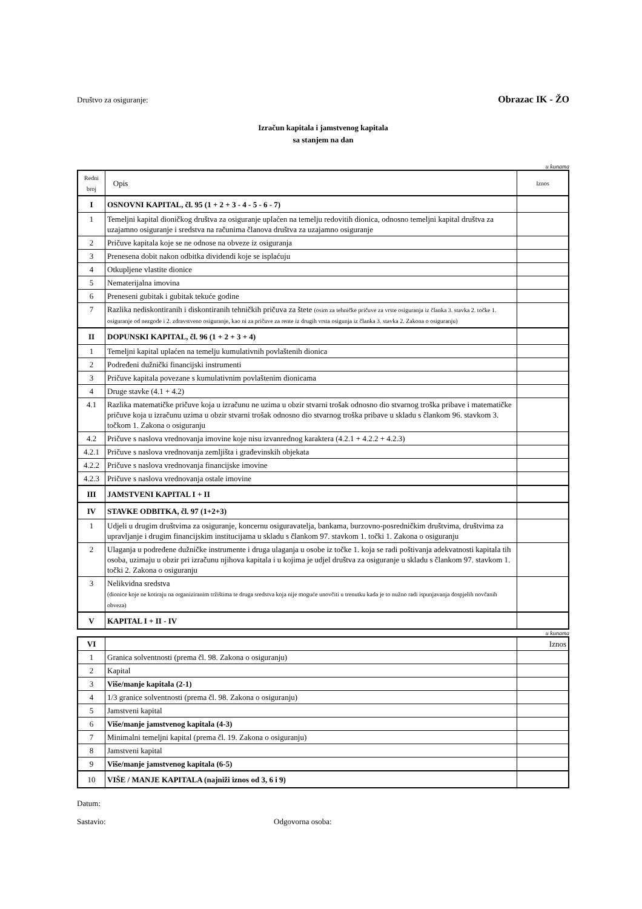Društvo za osiguranje: Obrazac IK - ŽO
Izračun kapitala i jamstvenog kapitala
sa stanjem na dan
u kunama
| Redni broj | Opis | Iznos |
| I | OSNOVNI KAPITAL, čl. 95 (1 + 2 + 3 - 4 - 5 - 6 - 7) | |
| 1 | Temeljni kapital dioničkog društva za osiguranje uplaćen na temelju redovitih dionica, odnosno temeljni kapital društva za uzajamno osiguranje i sredstva na računima članova društva za uzajamno osiguranje | |
| 2 | Pričuve kapitala koje se ne odnose na obveze iz osiguranja | |
| 3 | Prenesena dobit nakon odbitka dividendi koje se isplaćuju | |
| 4 | Otkupljene vlastite dionice | |
| 5 | Nematerijalna imovina | |
| 6 | Preneseni gubitak i gubitak tekuće godine | |
| 7 | Razlika nediskontiranih i diskontiranih tehničkih pričuva za štete (osim za tehničke pričuve za vrste osiguranja iz članka 3. stavka 2. točke 1. osiguranje od nezgode i 2. zdravstveno osiguranje, kao ni za pričuve za rente iz drugih vrsta osigunja iz članka 3. stavka 2. Zakona o osiguranju) | |
| II | DOPUNSKI KAPITAL, čl. 96 (1 + 2 + 3 + 4) | |
| 1 | Temeljni kapital uplaćen na temelju kumulativnih povlaštenih dionica | |
| 2 | Podređeni dužnički financijski instrumenti | |
| 3 | Pričuve kapitala povezane s kumulativnim povlaštenim dionicama | |
| 4 | Druge stavke (4.1 + 4.2) | |
| 4.1 | Razlika matematičke pričuve koja u izračunu ne uzima u obzir stvarni trošak odnosno dio stvarnog troška pribave i matematičke pričuve koja u izračunu uzima u obzir stvarni trošak odnosno dio stvarnog troška pribave u skladu s člankom 96. stavkom 3. točkom 1. Zakona o osiguranju | |
| 4.2 | Pričuve s naslova vrednovanja imovine koje nisu izvanrednog karaktera (4.2.1 + 4.2.2 + 4.2.3) | |
| 4.2.1 | Pričuve s naslova vrednovanja zemljišta i građevinskih objekata | |
| 4.2.2 | Pričuve s naslova vrednovanja financijske imovine | |
| 4.2.3 | Pričuve s naslova vrednovanja ostale imovine | |
| III | JAMSTVENI KAPITAL I + II | |
| IV | STAVKE ODBITKA, čl. 97 (1+2+3) | |
| 1 | Udjeli u drugim društvima za osiguranje, koncernu osiguravatelja, bankama, burzovno-posredničkim društvima, društvima za upravljanje i drugim financijskim institucijama u skladu s člankom 97. stavkom 1. točki 1. Zakona o osiguranju | |
| 2 | Ulaganja u podređene dužničke instrumente i druga ulaganja u osobe iz točke 1. koja se radi poštivanja adekvatnosti kapitala tih osoba, uzimaju u obzir pri izračunu njihova kapitala i u kojima je udjel društva za osiguranje u skladu s člankom 97. stavkom 1. točki 2. Zakona o osiguranju | |
| 3 | Nelikvidna sredstva (dionice koje ne kotiraju na organiziranim tržištima te druga sredstva koja nije moguće unovčiti u trenutku kada je to nužno radi ispunjavanja dospjelih novčanih obveza) | |
| V | KAPITAL I + II - IV | |
u kunama
| VI | | Iznos |
| 1 | Granica solventnosti (prema čl. 98. Zakona o osiguranju) | |
| 2 | Kapital | |
| 3 | Više/manje kapitala (2-1) | |
| 4 | 1/3 granice solventnosti (prema čl. 98. Zakona o osiguranju) | |
| 5 | Jamstveni kapital | |
| 6 | Više/manje jamstvenog kapitala (4-3) | |
| 7 | Minimalni temeljni kapital (prema čl. 19. Zakona o osiguranju) | |
| 8 | Jamstveni kapital | |
| 9 | Više/manje jamstvenog kapitala (6-5) | |
| 10 | VIŠE / MANJE KAPITALA (najniži iznos od 3, 6 i 9) | |
Datum:
Sastavio: Odgovorna osoba: